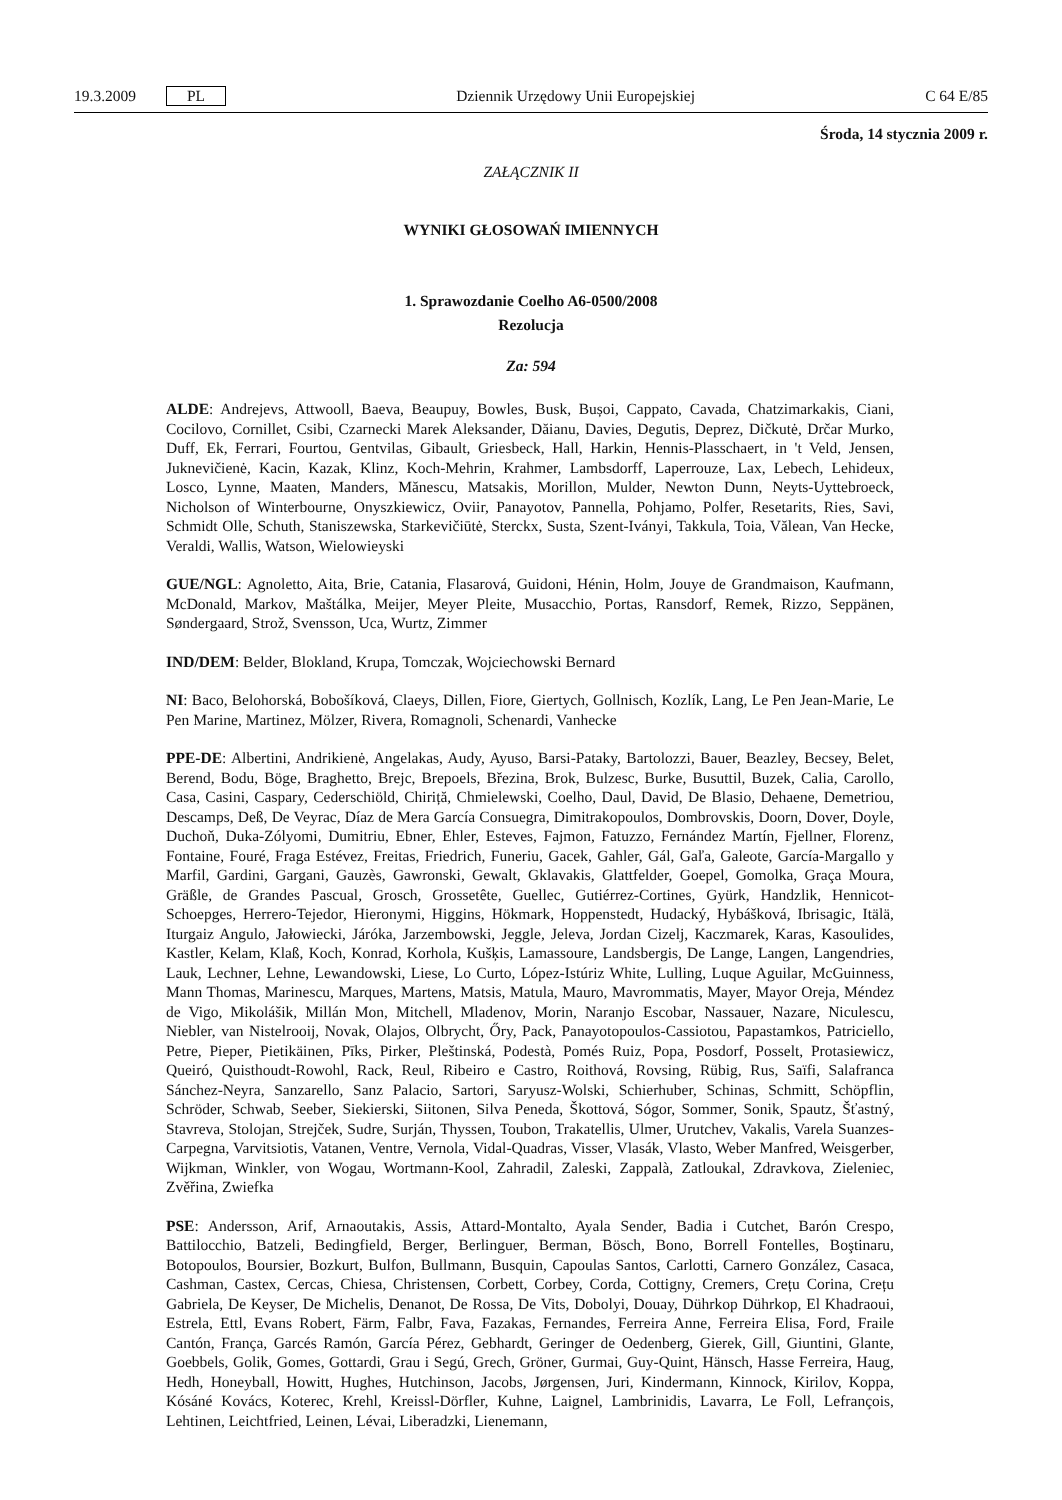19.3.2009 PL
Dziennik Urzędowy Unii Europejskiej C 64 E/85
Środa, 14 stycznia 2009 r.
ZAŁĄCZNIK II
WYNIKI GŁOSOWAŃ IMIENNYCH
1. Sprawozdanie Coelho A6-0500/2008
Rezolucja
Za: 594
ALDE: Andrejevs, Attwooll, Baeva, Beaupuy, Bowles, Busk, Bușoi, Cappato, Cavada, Chatzimarkakis, Ciani, Cocilovo, Cornillet, Csibi, Czarnecki Marek Aleksander, Dăianu, Davies, Degutis, Deprez, Dičkutė, Drčar Murko, Duff, Ek, Ferrari, Fourtou, Gentvilas, Gibault, Griesbeck, Hall, Harkin, Hennis-Plasschaert, in 't Veld, Jensen, Juknevičienė, Kacin, Kazak, Klinz, Koch-Mehrin, Krahmer, Lambsdorff, Laperrouze, Lax, Lebech, Lehideux, Losco, Lynne, Maaten, Manders, Mănescu, Matsakis, Morillon, Mulder, Newton Dunn, Neyts-Uyttebroeck, Nicholson of Winterbourne, Onyszkiewicz, Oviir, Panayotov, Pannella, Pohjamo, Polfer, Resetarits, Ries, Savi, Schmidt Olle, Schuth, Staniszewska, Starkevičiūtė, Sterckx, Susta, Szent-Iványi, Takkula, Toia, Vălean, Van Hecke, Veraldi, Wallis, Watson, Wielowieyski
GUE/NGL: Agnoletto, Aita, Brie, Catania, Flasarová, Guidoni, Hénin, Holm, Jouye de Grandmaison, Kaufmann, McDonald, Markov, Maštálka, Meijer, Meyer Pleite, Musacchio, Portas, Ransdorf, Remek, Rizzo, Seppänen, Søndergaard, Strož, Svensson, Uca, Wurtz, Zimmer
IND/DEM: Belder, Blokland, Krupa, Tomczak, Wojciechowski Bernard
NI: Baco, Belohorská, Bobošíková, Claeys, Dillen, Fiore, Giertych, Gollnisch, Kozlík, Lang, Le Pen Jean-Marie, Le Pen Marine, Martinez, Mölzer, Rivera, Romagnoli, Schenardi, Vanhecke
PPE-DE: Albertini, Andrikienė, Angelakas, Audy, Ayuso, Barsi-Pataky, Bartolozzi, Bauer, Beazley, Becsey, Belet, Berend, Bodu, Böge, Braghetto, Brejc, Brepoels, Březina, Brok, Bulzesc, Burke, Busuttil, Buzek, Calia, Carollo, Casa, Casini, Caspary, Cederschiöld, Chiriță, Chmielewski, Coelho, Daul, David, De Blasio, Dehaene, Demetriou, Descamps, Deß, De Veyrac, Díaz de Mera García Consuegra, Dimitrakopoulos, Dombrovskis, Doorn, Dover, Doyle, Duchoň, Duka-Zólyomi, Dumitriu, Ebner, Ehler, Esteves, Fajmon, Fatuzzo, Fernández Martín, Fjellner, Florenz, Fontaine, Fouré, Fraga Estévez, Freitas, Friedrich, Funeriu, Gacek, Gahler, Gál, Gaľa, Galeote, García-Margallo y Marfil, Gardini, Gargani, Gauzès, Gawronski, Gewalt, Gklavakis, Glattfelder, Goepel, Gomolka, Graça Moura, Gräßle, de Grandes Pascual, Grosch, Grossetête, Guellec, Gutiérrez-Cortines, Gyürk, Handzlik, Hennicot-Schoepges, Herrero-Tejedor, Hieronymi, Higgins, Hökmark, Hoppenstedt, Hudacký, Hybášková, Ibrisagic, Itälä, Iturgaiz Angulo, Jałowiecki, Járóka, Jarzembowski, Jeggle, Jeleva, Jordan Cizelj, Kaczmarek, Karas, Kasoulides, Kastler, Kelam, Klaß, Koch, Konrad, Korhola, Kušķis, Lamassoure, Landsbergis, De Lange, Langen, Langendries, Lauk, Lechner, Lehne, Lewandowski, Liese, Lo Curto, López-Istúriz White, Lulling, Luque Aguilar, McGuinness, Mann Thomas, Marinescu, Marques, Martens, Matsis, Matula, Mauro, Mavrommatis, Mayer, Mayor Oreja, Méndez de Vigo, Mikolášik, Millán Mon, Mitchell, Mladenov, Morin, Naranjo Escobar, Nassauer, Nazare, Niculescu, Niebler, van Nistelrooij, Novak, Olajos, Olbrycht, Őry, Pack, Panayotopoulos-Cassiotou, Papastamkos, Patriciello, Petre, Pieper, Pietikäinen, Pīks, Pirker, Pleštinská, Podestà, Pomés Ruiz, Popa, Posdorf, Posselt, Protasiewicz, Queiró, Quisthoudt-Rowohl, Rack, Reul, Ribeiro e Castro, Roithová, Rovsing, Rübig, Rus, Saïfi, Salafranca Sánchez-Neyra, Sanzarello, Sanz Palacio, Sartori, Saryusz-Wolski, Schierhuber, Schinas, Schmitt, Schöpflin, Schröder, Schwab, Seeber, Siekierski, Siitonen, Silva Peneda, Škottová, Sógor, Sommer, Sonik, Spautz, Šťastný, Stavreva, Stolojan, Strejček, Sudre, Surján, Thyssen, Toubon, Trakatellis, Ulmer, Urutchev, Vakalis, Varela Suanzes-Carpegna, Varvitsiotis, Vatanen, Ventre, Vernola, Vidal-Quadras, Visser, Vlasák, Vlasto, Weber Manfred, Weisgerber, Wijkman, Winkler, von Wogau, Wortmann-Kool, Zahradil, Zaleski, Zappalà, Zatloukal, Zdravkova, Zieleniec, Zvěřina, Zwiefka
PSE: Andersson, Arif, Arnaoutakis, Assis, Attard-Montalto, Ayala Sender, Badia i Cutchet, Barón Crespo, Battilocchio, Batzeli, Bedingfield, Berger, Berlinguer, Berman, Bösch, Bono, Borrell Fontelles, Boştinaru, Botopoulos, Boursier, Bozkurt, Bulfon, Bullmann, Busquin, Capoulas Santos, Carlotti, Carnero González, Casaca, Cashman, Castex, Cercas, Chiesa, Christensen, Corbett, Corbey, Corda, Cottigny, Cremers, Crețu Corina, Crețu Gabriela, De Keyser, De Michelis, Denanot, De Rossa, De Vits, Dobolyi, Douay, Dührkop Dührkop, El Khadraoui, Estrela, Ettl, Evans Robert, Färm, Falbr, Fava, Fazakas, Fernandes, Ferreira Anne, Ferreira Elisa, Ford, Fraile Cantón, França, Garcés Ramón, García Pérez, Gebhardt, Geringer de Oedenberg, Gierek, Gill, Giuntini, Glante, Goebbels, Golik, Gomes, Gottardi, Grau i Segú, Grech, Gröner, Gurmai, Guy-Quint, Hänsch, Hasse Ferreira, Haug, Hedh, Honeyball, Howitt, Hughes, Hutchinson, Jacobs, Jørgensen, Juri, Kindermann, Kinnock, Kirilov, Koppa, Kósáné Kovács, Koterec, Krehl, Kreissl-Dörfler, Kuhne, Laignel, Lambrinidis, Lavarra, Le Foll, Lefrançois, Lehtinen, Leichtfried, Leinen, Lévai, Liberadzki, Lienemann,